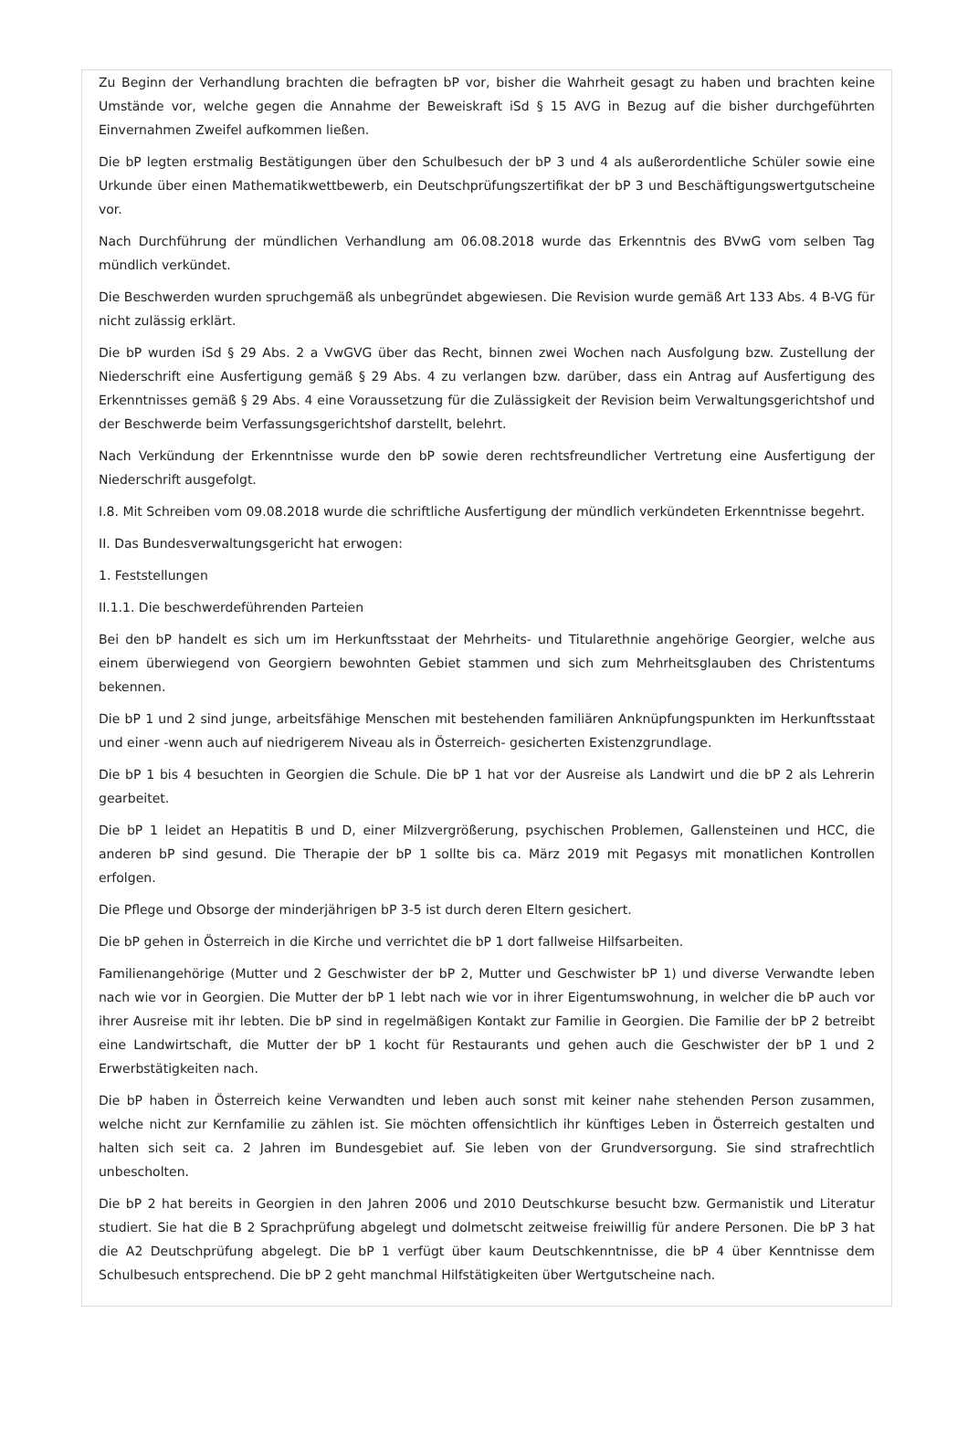Zu Beginn der Verhandlung brachten die befragten bP vor, bisher die Wahrheit gesagt zu haben und brachten keine Umstände vor, welche gegen die Annahme der Beweiskraft iSd § 15 AVG in Bezug auf die bisher durchgeführten Einvernahmen Zweifel aufkommen ließen.
Die bP legten erstmalig Bestätigungen über den Schulbesuch der bP 3 und 4 als außerordentliche Schüler sowie eine Urkunde über einen Mathematikwettbewerb, ein Deutschprüfungszertifikat der bP 3 und Beschäftigungswertgutscheine vor.
Nach Durchführung der mündlichen Verhandlung am 06.08.2018 wurde das Erkenntnis des BVwG vom selben Tag mündlich verkündet.
Die Beschwerden wurden spruchgemäß als unbegründet abgewiesen. Die Revision wurde gemäß Art 133 Abs. 4 B-VG für nicht zulässig erklärt.
Die bP wurden iSd § 29 Abs. 2 a VwGVG über das Recht, binnen zwei Wochen nach Ausfolgung bzw. Zustellung der Niederschrift eine Ausfertigung gemäß § 29 Abs. 4 zu verlangen bzw. darüber, dass ein Antrag auf Ausfertigung des Erkenntnisses gemäß § 29 Abs. 4 eine Voraussetzung für die Zulässigkeit der Revision beim Verwaltungsgerichtshof und der Beschwerde beim Verfassungsgerichtshof darstellt, belehrt.
Nach Verkündung der Erkenntnisse wurde den bP sowie deren rechtsfreundlicher Vertretung eine Ausfertigung der Niederschrift ausgefolgt.
I.8. Mit Schreiben vom 09.08.2018 wurde die schriftliche Ausfertigung der mündlich verkündeten Erkenntnisse begehrt.
II. Das Bundesverwaltungsgericht hat erwogen:
1. Feststellungen
II.1.1. Die beschwerdeführenden Parteien
Bei den bP handelt es sich um im Herkunftsstaat der Mehrheits- und Titularethnie angehörige Georgier, welche aus einem überwiegend von Georgiern bewohnten Gebiet stammen und sich zum Mehrheitsglauben des Christentums bekennen.
Die bP 1 und 2 sind junge, arbeitsfähige Menschen mit bestehenden familiären Anknüpfungspunkten im Herkunftsstaat und einer -wenn auch auf niedrigerem Niveau als in Österreich- gesicherten Existenzgrundlage.
Die bP 1 bis 4 besuchten in Georgien die Schule. Die bP 1 hat vor der Ausreise als Landwirt und die bP 2 als Lehrerin gearbeitet.
Die bP 1 leidet an Hepatitis B und D, einer Milzvergrößerung, psychischen Problemen, Gallensteinen und HCC, die anderen bP sind gesund. Die Therapie der bP 1 sollte bis ca. März 2019 mit Pegasys mit monatlichen Kontrollen erfolgen.
Die Pflege und Obsorge der minderjährigen bP 3-5 ist durch deren Eltern gesichert.
Die bP gehen in Österreich in die Kirche und verrichtet die bP 1 dort fallweise Hilfsarbeiten.
Familienangehörige (Mutter und 2 Geschwister der bP 2, Mutter und Geschwister bP 1) und diverse Verwandte leben nach wie vor in Georgien. Die Mutter der bP 1 lebt nach wie vor in ihrer Eigentumswohnung, in welcher die bP auch vor ihrer Ausreise mit ihr lebten. Die bP sind in regelmäßigen Kontakt zur Familie in Georgien. Die Familie der bP 2 betreibt eine Landwirtschaft, die Mutter der bP 1 kocht für Restaurants und gehen auch die Geschwister der bP 1 und 2 Erwerbstätigkeiten nach.
Die bP haben in Österreich keine Verwandten und leben auch sonst mit keiner nahe stehenden Person zusammen, welche nicht zur Kernfamilie zu zählen ist. Sie möchten offensichtlich ihr künftiges Leben in Österreich gestalten und halten sich seit ca. 2 Jahren im Bundesgebiet auf. Sie leben von der Grundversorgung. Sie sind strafrechtlich unbescholten.
Die bP 2 hat bereits in Georgien in den Jahren 2006 und 2010 Deutschkurse besucht bzw. Germanistik und Literatur studiert. Sie hat die B 2 Sprachprüfung abgelegt und dolmetscht zeitweise freiwillig für andere Personen. Die bP 3 hat die A2 Deutschprüfung abgelegt. Die bP 1 verfügt über kaum Deutschkenntnisse, die bP 4 über Kenntnisse dem Schulbesuch entsprechend. Die bP 2 geht manchmal Hilfstätigkeiten über Wertgutscheine nach.